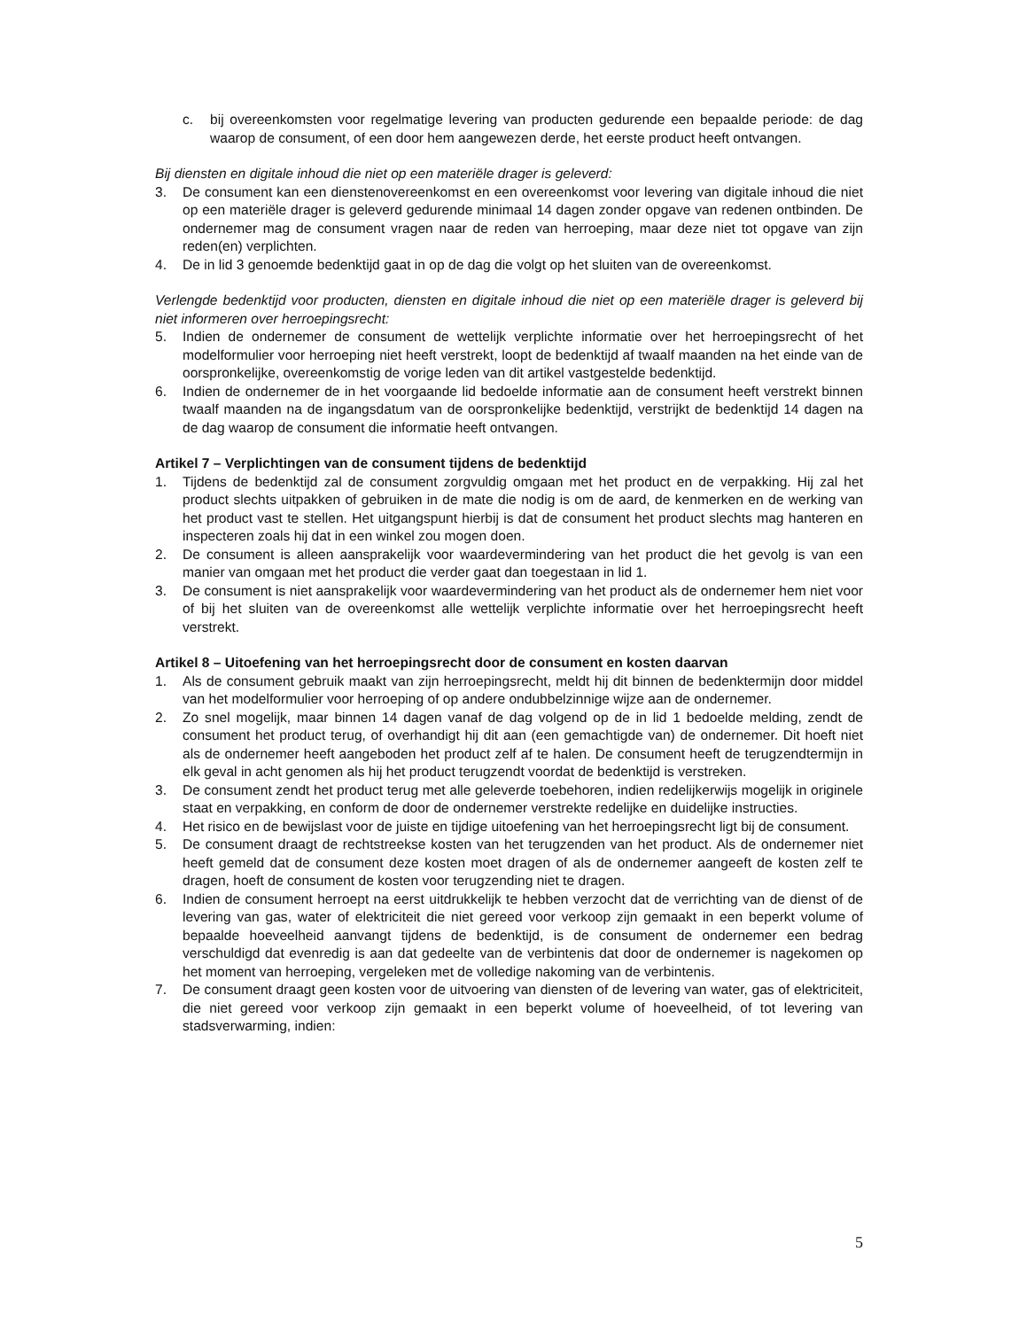c. bij overeenkomsten voor regelmatige levering van producten gedurende een bepaalde periode: de dag waarop de consument, of een door hem aangewezen derde, het eerste product heeft ontvangen.
Bij diensten en digitale inhoud die niet op een materiële drager is geleverd:
3. De consument kan een dienstenovereenkomst en een overeenkomst voor levering van digitale inhoud die niet op een materiële drager is geleverd gedurende minimaal 14 dagen zonder opgave van redenen ontbinden. De ondernemer mag de consument vragen naar de reden van herroeping, maar deze niet tot opgave van zijn reden(en) verplichten.
4. De in lid 3 genoemde bedenktijd gaat in op de dag die volgt op het sluiten van de overeenkomst.
Verlengde bedenktijd voor producten, diensten en digitale inhoud die niet op een materiële drager is geleverd bij niet informeren over herroepingsrecht:
5. Indien de ondernemer de consument de wettelijk verplichte informatie over het herroepingsrecht of het modelformulier voor herroeping niet heeft verstrekt, loopt de bedenktijd af twaalf maanden na het einde van de oorspronkelijke, overeenkomstig de vorige leden van dit artikel vastgestelde bedenktijd.
6. Indien de ondernemer de in het voorgaande lid bedoelde informatie aan de consument heeft verstrekt binnen twaalf maanden na de ingangsdatum van de oorspronkelijke bedenktijd, verstrijkt de bedenktijd 14 dagen na de dag waarop de consument die informatie heeft ontvangen.
Artikel 7 – Verplichtingen van de consument tijdens de bedenktijd
1. Tijdens de bedenktijd zal de consument zorgvuldig omgaan met het product en de verpakking. Hij zal het product slechts uitpakken of gebruiken in de mate die nodig is om de aard, de kenmerken en de werking van het product vast te stellen. Het uitgangspunt hierbij is dat de consument het product slechts mag hanteren en inspecteren zoals hij dat in een winkel zou mogen doen.
2. De consument is alleen aansprakelijk voor waardevermindering van het product die het gevolg is van een manier van omgaan met het product die verder gaat dan toegestaan in lid 1.
3. De consument is niet aansprakelijk voor waardevermindering van het product als de ondernemer hem niet voor of bij het sluiten van de overeenkomst alle wettelijk verplichte informatie over het herroepingsrecht heeft verstrekt.
Artikel 8 – Uitoefening van het herroepingsrecht door de consument en kosten daarvan
1. Als de consument gebruik maakt van zijn herroepingsrecht, meldt hij dit binnen de bedenktermijn door middel van het modelformulier voor herroeping of op andere ondubbelzinnige wijze aan de ondernemer.
2. Zo snel mogelijk, maar binnen 14 dagen vanaf de dag volgend op de in lid 1 bedoelde melding, zendt de consument het product terug, of overhandigt hij dit aan (een gemachtigde van) de ondernemer. Dit hoeft niet als de ondernemer heeft aangeboden het product zelf af te halen. De consument heeft de terugzendtermijn in elk geval in acht genomen als hij het product terugzendt voordat de bedenktijd is verstreken.
3. De consument zendt het product terug met alle geleverde toebehoren, indien redelijkerwijs mogelijk in originele staat en verpakking, en conform de door de ondernemer verstrekte redelijke en duidelijke instructies.
4. Het risico en de bewijslast voor de juiste en tijdige uitoefening van het herroepingsrecht ligt bij de consument.
5. De consument draagt de rechtstreekse kosten van het terugzenden van het product. Als de ondernemer niet heeft gemeld dat de consument deze kosten moet dragen of als de ondernemer aangeeft de kosten zelf te dragen, hoeft de consument de kosten voor terugzending niet te dragen.
6. Indien de consument herroept na eerst uitdrukkelijk te hebben verzocht dat de verrichting van de dienst of de levering van gas, water of elektriciteit die niet gereed voor verkoop zijn gemaakt in een beperkt volume of bepaalde hoeveelheid aanvangt tijdens de bedenktijd, is de consument de ondernemer een bedrag verschuldigd dat evenredig is aan dat gedeelte van de verbintenis dat door de ondernemer is nagekomen op het moment van herroeping, vergeleken met de volledige nakoming van de verbintenis.
7. De consument draagt geen kosten voor de uitvoering van diensten of de levering van water, gas of elektriciteit, die niet gereed voor verkoop zijn gemaakt in een beperkt volume of hoeveelheid, of tot levering van stadsverwarming, indien:
5